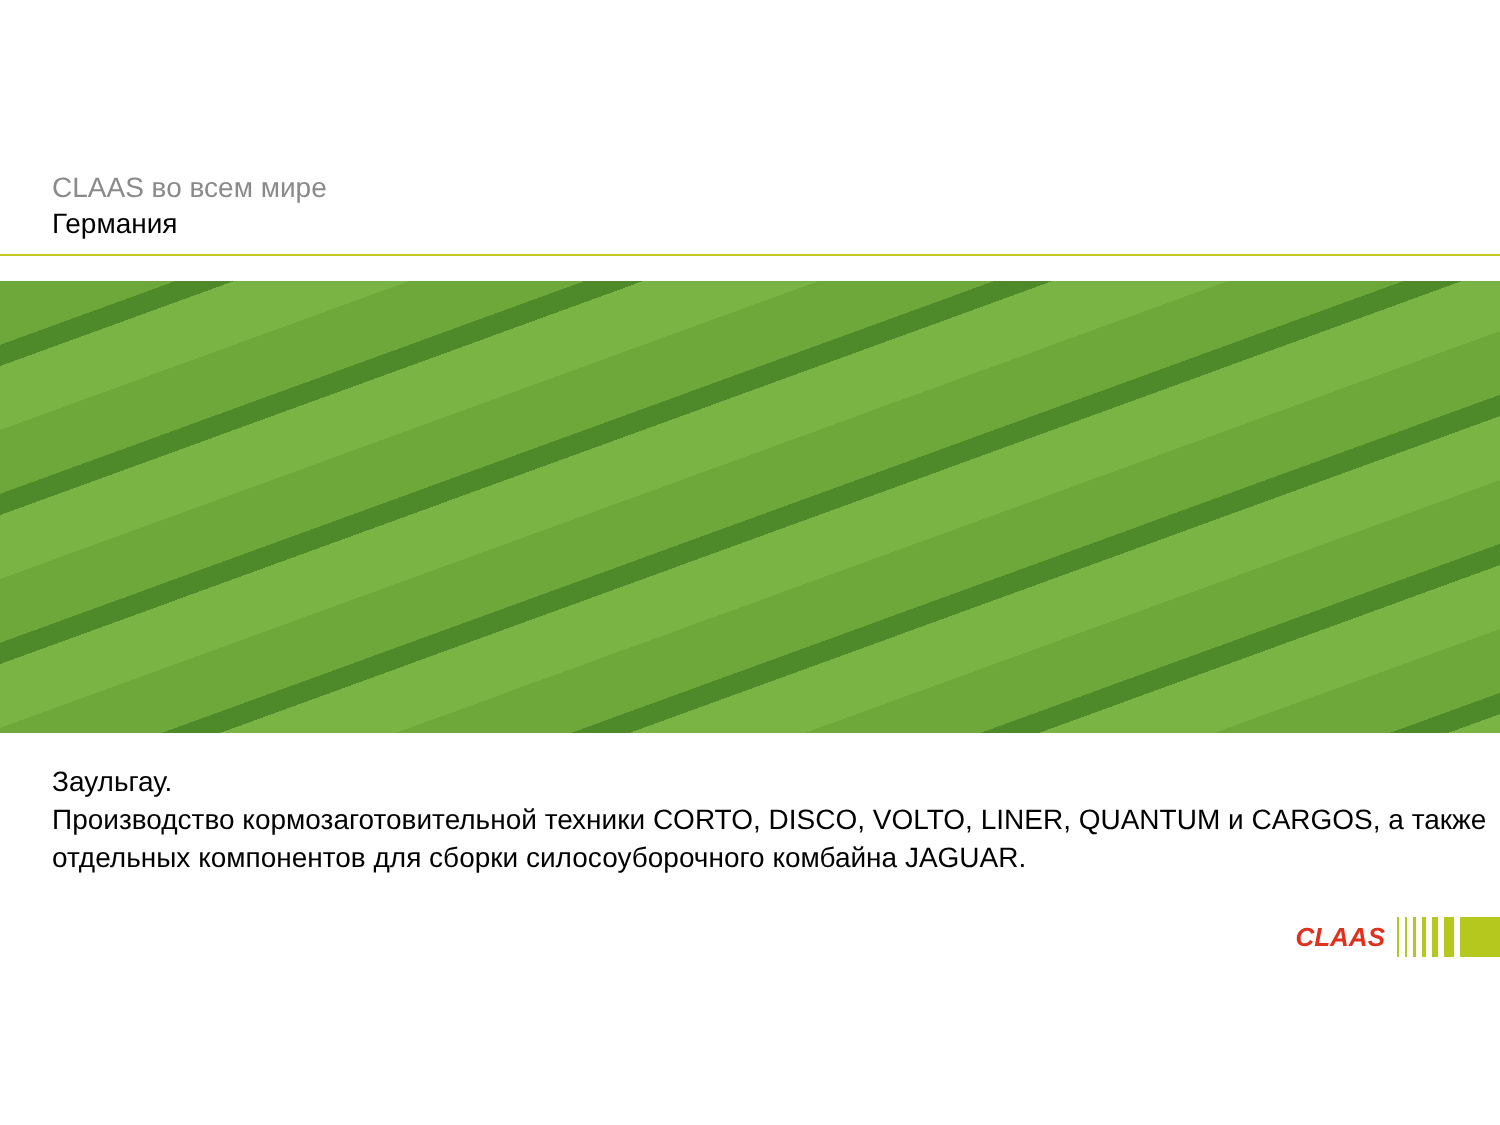CLAAS во всем мире
Германия
Заульгау.
Производство кормозаготовительной техники CORTO, DISCO, VOLTO, LINER, QUANTUM и CARGOS, а также отдельных компонентов для сборки силосоуборочного комбайна JAGUAR.
CLAAS